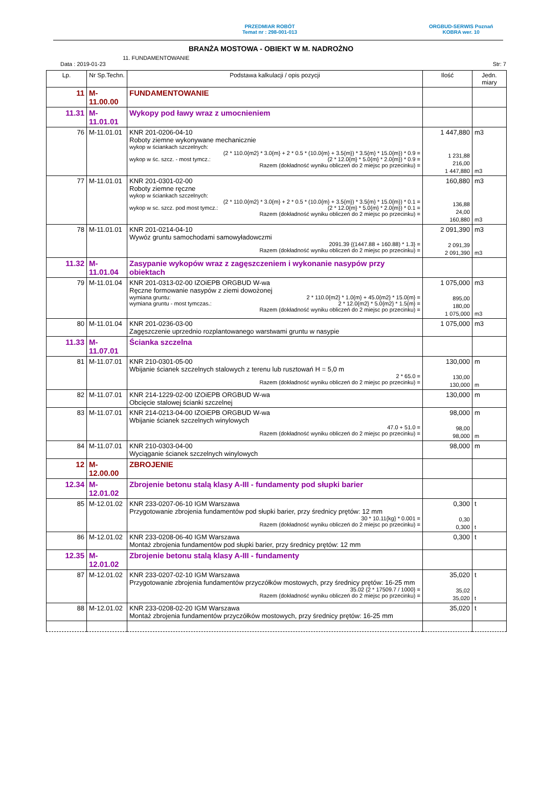PRZEDMIAR ROBÓT
Temat nr : 298-001-013
ORGBUD-SERWIS Poznań
KOBRA wer. 10
BRANŻA MOSTOWA - OBIEKT W M. NADROŻNO
11. FUNDAMENTOWANIE
Data : 2019-01-23 Str: 7
| Lp. | Nr Sp.Techn. | Podstawa kalkulacji / opis pozycji | Ilość | Jedn. miary |
| --- | --- | --- | --- | --- |
| 11 | M-11.00.00 | FUNDAMENTOWANIE | | |
| 11.31 | M-11.01.01 | Wykopy pod ławy wraz z umocnieniem | | |
| 76 | M-11.01.01 | KNR 201-0206-04-10 Roboty ziemne wykonywane mechanicznie wykop w ściankach szczelnych: (2 * 110.0{m2} * 3.0{m} + 2 * 0.5 * (10.0{m} + 3.5{m}) * 3.5{m} * 15.0{m}) * 0.9 = wykop w śc. szcz. - most tymcz.: (2 * 12.0{m} * 5.0{m} * 2.0{m}) * 0.9 = Razem (dokładność wyniku obliczeń do 2 miejsc po przecinku) = | 1 447,880 1 231,88 216,00 1 447,880 | m3 m3 |
| 77 | M-11.01.01 | KNR 201-0301-02-00 Roboty ziemne ręczne wykop w ściankach szczelnych: (2 * 110.0{m2} * 3.0{m} + 2 * 0.5 * (10.0{m} + 3.5{m}) * 3.5{m} * 15.0{m}) * 0.1 = wykop w sc. szcz. pod most tymcz.: (2 * 12.0{m} * 5.0{m} * 2.0{m}) * 0.1 = Razem (dokładność wyniku obliczeń do 2 miejsc po przecinku) = | 160,880 136,88 24,00 160,880 | m3 m3 |
| 78 | M-11.01.01 | KNR 201-0214-04-10 Wywóz gruntu samochodami samowyładowczmi 2091.39 {(1447.88 + 160.88) * 1.3} = Razem (dokładność wyniku obliczeń do 2 miejsc po przecinku) = | 2 091,390 2 091,39 2 091,390 | m3 m3 |
| 11.32 | M-11.01.04 | Zasypanie wykopów wraz z zagęszczeniem i wykonanie nasypów przy obiektach | | |
| 79 | M-11.01.04 | KNR 201-0313-02-00 IZOiEPB ORGBUD W-wa Ręczne formowanie nasypów z ziemi dowożonej wymiana gruntu: 2 * 110.0{m2} * 1.0{m} + 45.0{m2} * 15.0{m} = wymiana gruntu - most tymczas.: 2 * 12.0{m2} * 5.0{m2} * 1.5{m} = Razem (dokładność wyniku obliczeń do 2 miejsc po przecinku) = | 1 075,000 895,00 180,00 1 075,000 | m3 m3 |
| 80 | M-11.01.04 | KNR 201-0236-03-00 Zagęszczenie uprzednio rozplantowanego warstwami gruntu w nasypie | 1 075,000 | m3 |
| 11.33 | M-11.07.01 | Ścianka szczelna | | |
| 81 | M-11.07.01 | KNR 210-0301-05-00 Wbijanie ścianek szczelnych stalowych z terenu lub rusztowań H = 5,0 m 2 * 65.0 = Razem (dokładność wyniku obliczeń do 2 miejsc po przecinku) = | 130,000 130,00 130,000 | m m |
| 82 | M-11.07.01 | KNR 214-1229-02-00 IZOiEPB ORGBUD W-wa Obcięcie stalowej ścianki szczelnej | 130,000 | m |
| 83 | M-11.07.01 | KNR 214-0213-04-00 IZOiEPB ORGBUD W-wa Wbijanie ścianek szczelnych winylowych 47.0 + 51.0 = Razem (dokładność wyniku obliczeń do 2 miejsc po przecinku) = | 98,000 98,00 98,000 | m m |
| 84 | M-11.07.01 | KNR 210-0303-04-00 Wyciąganie ścianek szczelnych winylowych | 98,000 | m |
| 12 | M-12.00.00 | ZBROJENIE | | |
| 12.34 | M-12.01.02 | Zbrojenie betonu stalą klasy A-III - fundamenty pod słupki barier | | |
| 85 | M-12.01.02 | KNR 233-0207-06-10 IGM Warszawa Przygotowanie zbrojenia fundamentów pod słupki barier, przy średnicy prętów: 12 mm 30 * 10.11{kg} * 0.001 = Razem (dokładność wyniku obliczeń do 2 miejsc po przecinku) = | 0,300 0,30 0,300 | t t |
| 86 | M-12.01.02 | KNR 233-0208-06-40 IGM Warszawa Montaż zbrojenia fundamentów pod słupki barier, przy średnicy prętów: 12 mm | 0,300 | t |
| 12.35 | M-12.01.02 | Zbrojenie betonu stalą klasy A-III - fundamenty | | |
| 87 | M-12.01.02 | KNR 233-0207-02-10 IGM Warszawa Przygotowanie zbrojenia fundamentów przyczółków mostowych, przy średnicy prętów: 16-25 mm 35.02 {2 * 17509.7 / 1000} = Razem (dokładność wyniku obliczeń do 2 miejsc po przecinku) = | 35,020 35,02 35,020 | t t |
| 88 | M-12.01.02 | KNR 233-0208-02-20 IGM Warszawa Montaż zbrojenia fundamentów przyczółków mostowych, przy średnicy prętów: 16-25 mm | 35,020 | t |